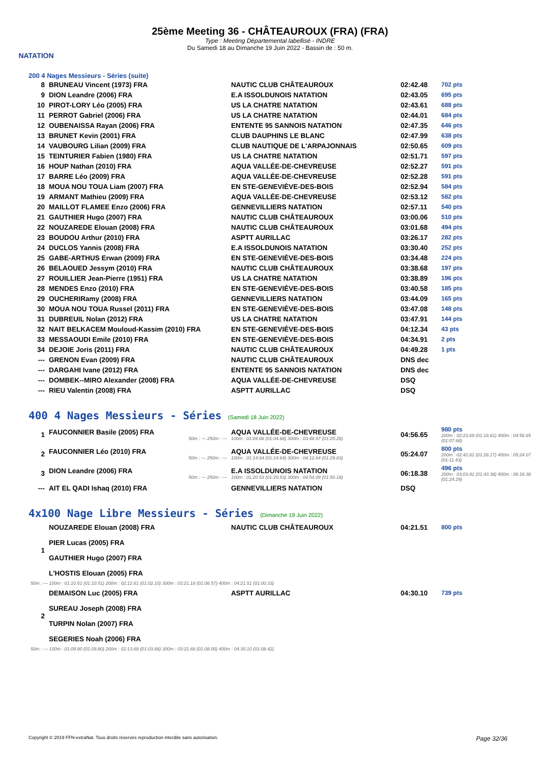NATATION
25ème Meeting 36 - CHÂTEAUROUX (FRA) (FRA)
Type : Meeting Départemental labellisé - INDRE
Du Samedi 18 au Dimanche 19 Juin 2022 - Bassin de : 50 m.
200 4 Nages Messieurs - Séries (suite)
| 8 | BRUNEAU Vincent (1973) FRA | NAUTIC CLUB CHÂTEAUROUX | 02:42.48 | 702 pts |
| 9 | DION Leandre (2006) FRA | E.A ISSOLDUNOIS NATATION | 02:43.05 | 695 pts |
| 10 | PIROT-LORY Léo (2005) FRA | US LA CHATRE NATATION | 02:43.61 | 688 pts |
| 11 | PERROT Gabriel (2006) FRA | US LA CHATRE NATATION | 02:44.01 | 684 pts |
| 12 | OUBENAISSA Rayan (2006) FRA | ENTENTE 95 SANNOIS NATATION | 02:47.35 | 646 pts |
| 13 | BRUNET Kevin (2001) FRA | CLUB DAUPHINS LE BLANC | 02:47.99 | 638 pts |
| 14 | VAUBOURG Lilian (2009) FRA | CLUB NAUTIQUE DE L'ARPAJONNAIS | 02:50.65 | 609 pts |
| 15 | TEINTURIER Fabien (1980) FRA | US LA CHATRE NATATION | 02:51.71 | 597 pts |
| 16 | HOUP Nathan (2010) FRA | AQUA VALLÉE-DE-CHEVREUSE | 02:52.27 | 591 pts |
| 17 | BARRE Léo (2009) FRA | AQUA VALLÉE-DE-CHEVREUSE | 02:52.28 | 591 pts |
| 18 | MOUA NOU TOUA Liam (2007) FRA | EN STE-GENEVIÈVE-DES-BOIS | 02:52.94 | 584 pts |
| 19 | ARMANT Mathieu (2009) FRA | AQUA VALLÉE-DE-CHEVREUSE | 02:53.12 | 582 pts |
| 20 | MAILLOT FLAMEE Enzo (2006) FRA | GENNEVILLIERS NATATION | 02:57.11 | 540 pts |
| 21 | GAUTHIER Hugo (2007) FRA | NAUTIC CLUB CHÂTEAUROUX | 03:00.06 | 510 pts |
| 22 | NOUZAREDE Elouan (2008) FRA | NAUTIC CLUB CHÂTEAUROUX | 03:01.68 | 494 pts |
| 23 | BOUDOU Arthur (2010) FRA | ASPTT AURILLAC | 03:26.17 | 282 pts |
| 24 | DUCLOS Yannis (2008) FRA | E.A ISSOLDUNOIS NATATION | 03:30.40 | 252 pts |
| 25 | GABE-ARTHUS Erwan (2009) FRA | EN STE-GENEVIÈVE-DES-BOIS | 03:34.48 | 224 pts |
| 26 | BELAOUED Jessym (2010) FRA | NAUTIC CLUB CHÂTEAUROUX | 03:38.68 | 197 pts |
| 27 | ROUILLIER Jean-Pierre (1951) FRA | US LA CHATRE NATATION | 03:38.89 | 196 pts |
| 28 | MENDES Enzo (2010) FRA | EN STE-GENEVIÈVE-DES-BOIS | 03:40.58 | 185 pts |
| 29 | OUCHERIRamy (2008) FRA | GENNEVILLIERS NATATION | 03:44.09 | 165 pts |
| 30 | MOUA NOU TOUA Russel (2011) FRA | EN STE-GENEVIÈVE-DES-BOIS | 03:47.08 | 148 pts |
| 31 | DUBREUIL Nolan (2012) FRA | US LA CHATRE NATATION | 03:47.91 | 144 pts |
| 32 | NAIT BELKACEM Mouloud-Kassim (2010) FRA | EN STE-GENEVIÈVE-DES-BOIS | 04:12.34 | 43 pts |
| 33 | MESSAOUDI Emile (2010) FRA | EN STE-GENEVIÈVE-DES-BOIS | 04:34.91 | 2 pts |
| 34 | DEJOIE Joris (2011) FRA | NAUTIC CLUB CHÂTEAUROUX | 04:49.28 | 1 pts |
| --- | GRENON Evan (2009) FRA | NAUTIC CLUB CHÂTEAUROUX | DNS dec | |
| --- | DARGAHI Ivane (2012) FRA | ENTENTE 95 SANNOIS NATATION | DNS dec | |
| --- | DOMBEK--MIRO Alexander (2008) FRA | AQUA VALLÉE-DE-CHEVREUSE | DSQ | |
| --- | RIEU Valentin (2008) FRA | ASPTT AURILLAC | DSQ | |
400 4 Nages Messieurs - Séries (Samedi 18 Juin 2022)
| 1 | FAUCONNIER Basile (2005) FRA 50m : --- 250m : --- | AQUA VALLÉE-DE-CHEVREUSE 100m : 01:04.88 (01:04.88) 300m : 03:48.97 (01:25.28) | 04:56.65 | 980 pts 200m : 02:23.69 (01:18.81) 400m : 04:56.65 (01:07.68) |
| 2 | FAUCONNIER Léo (2010) FRA 50m : --- 250m : --- | AQUA VALLÉE-DE-CHEVREUSE 100m : 01:14.64 (01:14.64) 300m : 04:12.64 (01:29.83) | 05:24.07 | 800 pts 200m : 02:42.81 (01:28.17) 400m : 05:24.07 (01:11.43) |
| 3 | DION Leandre (2006) FRA 50m : --- 250m : --- | E.A ISSOLDUNOIS NATATION 100m : 01:20.53 (01:20.53) 300m : 04:54.09 (01:50.18) | 06:18.38 | 496 pts 200m : 03:03.91 (01:43.38) 400m : 06:18.38 (01:24.29) |
| --- | AIT EL QADI Ishaq (2010) FRA | GENNEVILLIERS NATATION | DSQ | |
4x100 Nage Libre Messieurs - Séries (Dimanche 19 Juin 2022)
| 1 | NOUZAREDE Elouan (2008) FRA PIER Lucas (2005) FRA GAUTHIER Hugo (2007) FRA L'HOSTIS Elouan (2005) FRA | NAUTIC CLUB CHÂTEAUROUX | 04:21.51 | 800 pts |
| 50m : --- 100m : 01:10.51 (01:10.51) 200m : 02:12.61 (01:02.10) 300m : 03:21.18 (01:08.57) 400m : 04:21.51 (01:00.33) | | | | |
| 2 | DEMAISON Luc (2005) FRA SUREAU Joseph (2008) FRA TURPIN Nolan (2007) FRA SEGERIES Noah (2006) FRA | ASPTT AURILLAC | 04:30.10 | 739 pts |
| 50m : --- 100m : 01:09.80 (01:09.80) 200m : 02:13.68 (01:03.88) 300m : 03:21.68 (01:08.00) 400m : 04:30.10 (01:08.42) | | | | |
Copyright © 2019 FFN-extraNat. Tous droits réservés reproduction interdite sans autorisation. Page 32/36